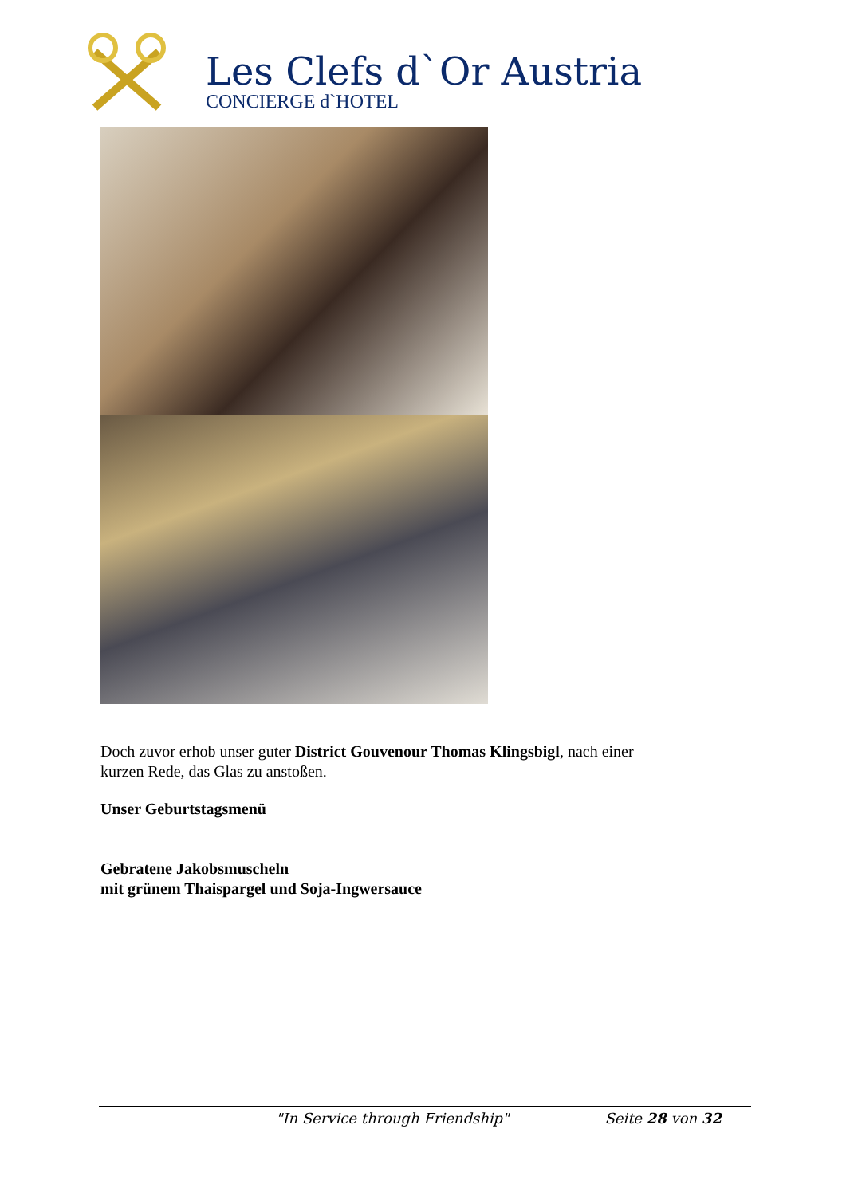Les Clefs d`Or Austria
CONCIERGE d`HOTEL
Doch zuvor erhob unser guter District Gouvenour Thomas Klingsbigl, nach einer kurzen Rede, das Glas zu anstoßen.
Unser Geburtstagsmenü
Gebratene Jakobsmuscheln
mit grünem Thaispargel und Soja-Ingwersauce
"In Service through Friendship" Seite 28 von 32